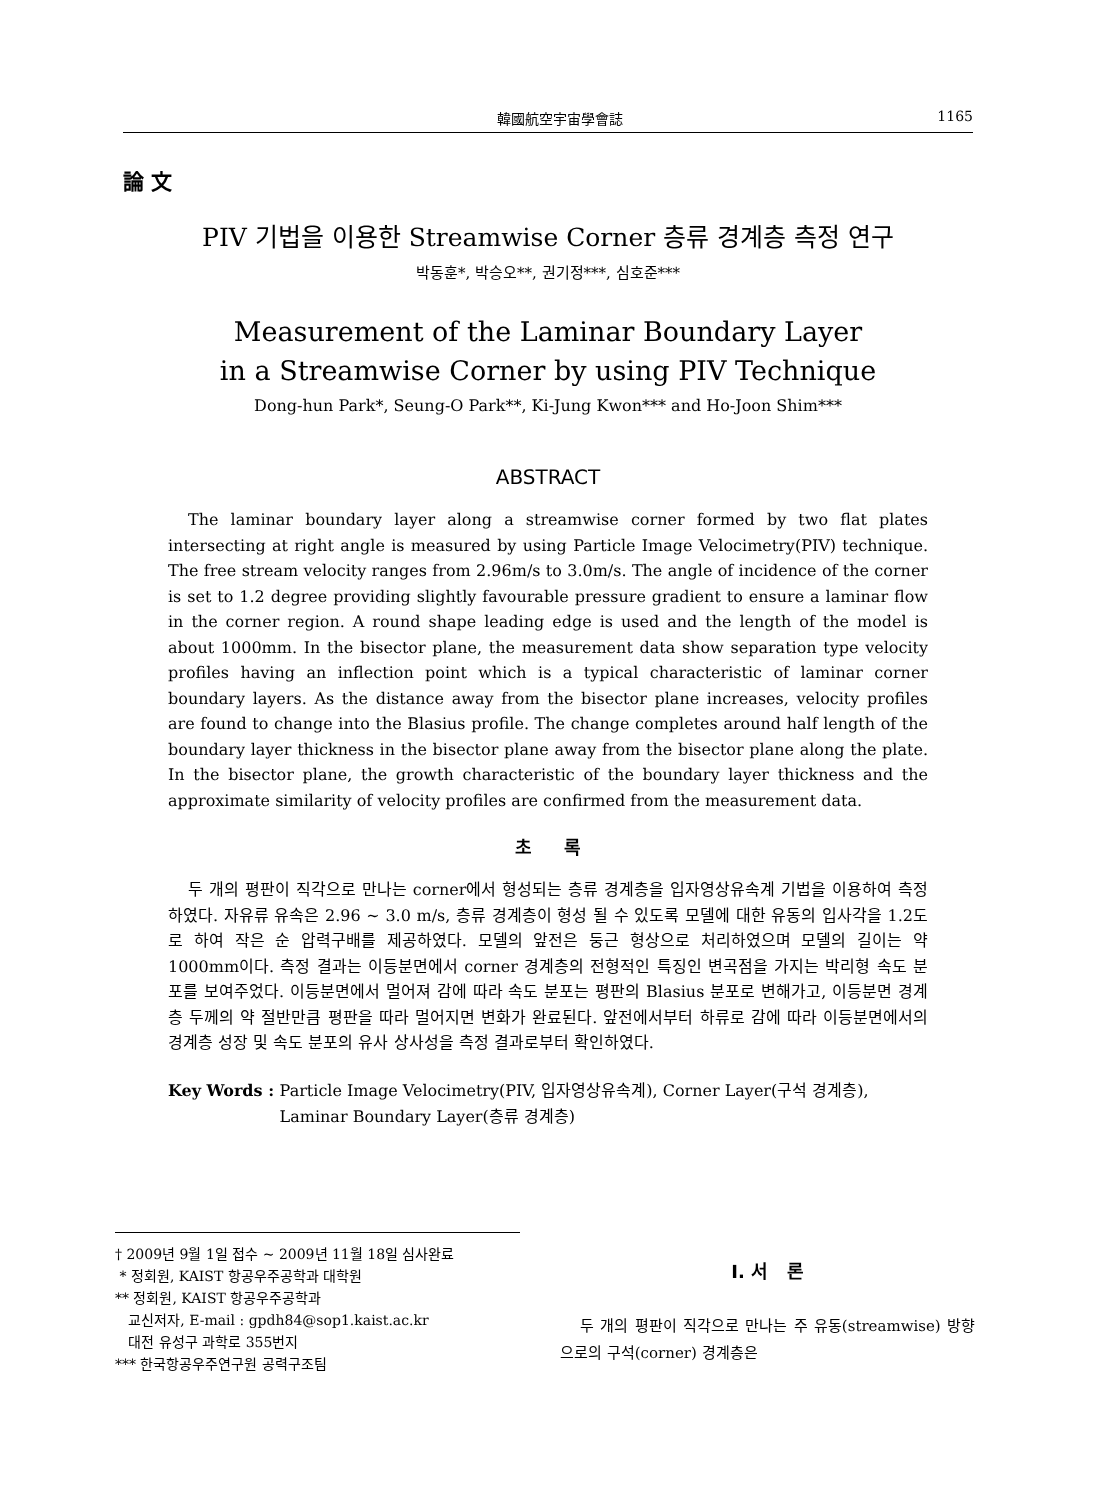韓國航空宇宙學會誌 1165
論 文
PIV 기법을 이용한 Streamwise Corner 층류 경계층 측정 연구
박동훈*, 박승오**, 권기정***, 심호준***
Measurement of the Laminar Boundary Layer
in a Streamwise Corner by using PIV Technique
Dong-hun Park*, Seung-O Park**, Ki-Jung Kwon*** and Ho-Joon Shim***
ABSTRACT
The laminar boundary layer along a streamwise corner formed by two flat plates intersecting at right angle is measured by using Particle Image Velocimetry(PIV) technique. The free stream velocity ranges from 2.96m/s to 3.0m/s. The angle of incidence of the corner is set to 1.2 degree providing slightly favourable pressure gradient to ensure a laminar flow in the corner region. A round shape leading edge is used and the length of the model is about 1000mm. In the bisector plane, the measurement data show separation type velocity profiles having an inflection point which is a typical characteristic of laminar corner boundary layers. As the distance away from the bisector plane increases, velocity profiles are found to change into the Blasius profile. The change completes around half length of the boundary layer thickness in the bisector plane away from the bisector plane along the plate. In the bisector plane, the growth characteristic of the boundary layer thickness and the approximate similarity of velocity profiles are confirmed from the measurement data.
초 록
두 개의 평판이 직각으로 만나는 corner에서 형성되는 층류 경계층을 입자영상유속계 기법을 이용하여 측정하였다. 자유류 유속은 2.96 ~ 3.0 m/s, 층류 경계층이 형성 될 수 있도록 모델에 대한 유동의 입사각을 1.2도로 하여 작은 순 압력구배를 제공하였다. 모델의 앞전은 둥근 형상으로 처리하였으며 모델의 길이는 약 1000mm이다. 측정 결과는 이등분면에서 corner 경계층의 전형적인 특징인 변곡점을 가지는 박리형 속도 분포를 보여주었다. 이등분면에서 멀어져 감에 따라 속도 분포는 평판의 Blasius 분포로 변해가고, 이등분면 경계층 두께의 약 절반만큼 평판을 따라 멀어지면 변화가 완료된다. 앞전에서부터 하류로 감에 따라 이등분면에서의 경계층 성장 및 속도 분포의 유사 상사성을 측정 결과로부터 확인하였다.
Key Words : Particle Image Velocimetry(PIV, 입자영상유속계), Corner Layer(구석 경계층), Laminar Boundary Layer(층류 경계층)
† 2009년 9월 1일 접수 ~ 2009년 11월 18일 심사완료
* 정회원, KAIST 항공우주공학과 대학원
** 정회원, KAIST 항공우주공학과
교신저자, E-mail : gpdh84@sop1.kaist.ac.kr
대전 유성구 과학로 355번지
*** 한국항공우주연구원 공력구조팀
Ⅰ. 서 론
두 개의 평판이 직각으로 만나는 주 유동(streamwise) 방향으로의 구석(corner) 경계층은